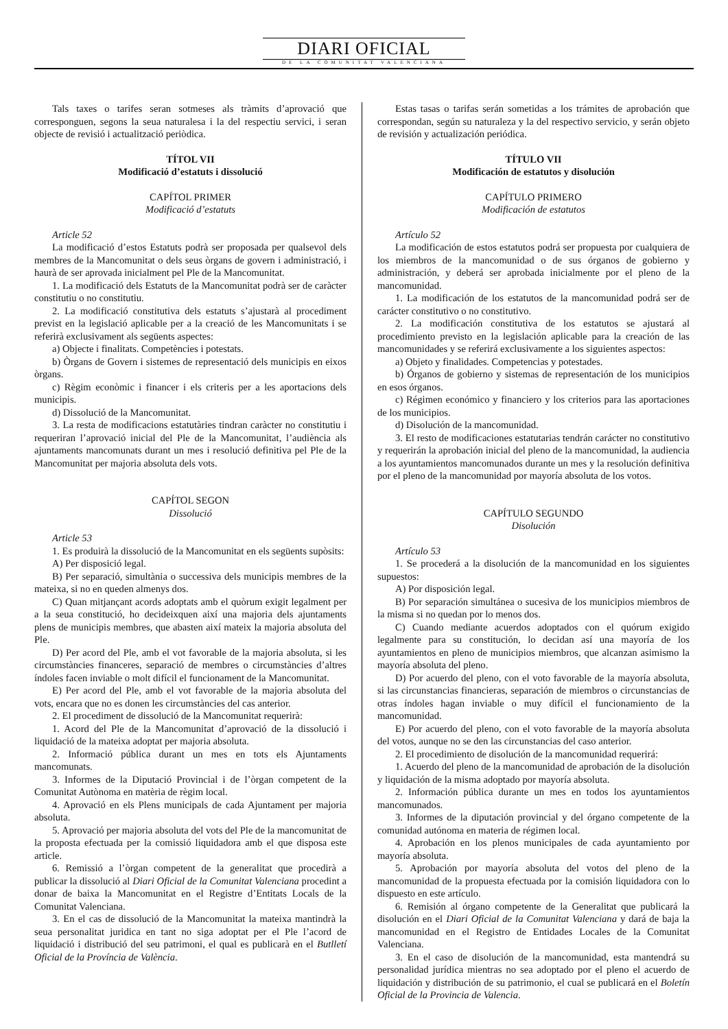DIARI OFICIAL
DE LA COMUNITAT VALENCIANA
Tals taxes o tarifes seran sotmeses als tràmits d’aprovació que corresponguen, segons la seua naturalesa i la del respectiu servici, i seran objecte de revisió i actualització periòdica.
TÍTOL VII
Modificació d’estatuts i dissolució
CAPÍTOL PRIMER
Modificació d’estatuts
Article 52
La modificació d’estos Estatuts podrà ser proposada per qualsevol dels membres de la Mancomunitat o dels seus òrgans de govern i administració, i haurà de ser aprovada inicialment pel Ple de la Mancomunitat.
1. La modificació dels Estatuts de la Mancomunitat podrà ser de caràcter constitutiu o no constitutiu.
2. La modificació constitutiva dels estatuts s’ajustarà al procediment previst en la legislació aplicable per a la creació de les Mancomunitats i se referirà exclusivament als següents aspectes:
a) Objecte i finalitats. Competències i potestats.
b) Òrgans de Govern i sistemes de representació dels municipis en eixos òrgans.
c) Règim econòmic i financer i els criteris per a les aportacions dels municipis.
d) Dissolució de la Mancomunitat.
3. La resta de modificacions estatutàries tindran caràcter no constitutiu i requeriran l’aprovació inicial del Ple de la Mancomunitat, l’audiència als ajuntaments mancomunats durant un mes i resolució definitiva pel Ple de la Mancomunitat per majoria absoluta dels vots.
CAPÍTOL SEGON
Dissolució
Article 53
1. Es produirà la dissolució de la Mancomunitat en els següents supòsits:
A) Per disposició legal.
B) Per separació, simultània o successiva dels municipis membres de la mateixa, si no en queden almenys dos.
C) Quan mitjançant acords adoptats amb el quòrum exigit legalment per a la seua constitució, ho decideixquen així una majoria dels ajuntaments plens de municipis membres, que abasten així mateix la majoria absoluta del Ple.
D) Per acord del Ple, amb el vot favorable de la majoria absoluta, si les circumstàncies financeres, separació de membres o circumstàncies d’altres índoles facen inviable o molt difícil el funcionament de la Mancomunitat.
E) Per acord del Ple, amb el vot favorable de la majoria absoluta del vots, encara que no es donen les circumstàncies del cas anterior.
2. El procediment de dissolució de la Mancomunitat requerirà:
1. Acord del Ple de la Mancomunitat d’aprovació de la dissolució i liquidació de la mateixa adoptat per majoria absoluta.
2. Informació pública durant un mes en tots els Ajuntaments mancomunats.
3. Informes de la Diputació Provincial i de l’òrgan competent de la Comunitat Autònoma en matèria de règim local.
4. Aprovació en els Plens municipals de cada Ajuntament per majoria absoluta.
5. Aprovació per majoria absoluta del vots del Ple de la mancomunitat de la proposta efectuada per la comissió liquidadora amb el que disposa este article.
6. Remissió a l’òrgan competent de la generalitat que procedirà a publicar la dissolució al Diari Oficial de la Comunitat Valenciana procedint a donar de baixa la Mancomunitat en el Registre d’Entitats Locals de la Comunitat Valenciana.
3. En el cas de dissolució de la Mancomunitat la mateixa mantindrà la seua personalitat juridica en tant no siga adoptat per el Ple l’acord de liquidació i distribució del seu patrimoni, el qual es publicarà en el Butlletí Oficial de la Província de València.
Estas tasas o tarifas serán sometidas a los trámites de aprobación que correspondan, según su naturaleza y la del respectivo servicio, y serán objeto de revisión y actualización periódica.
TÍTULO VII
Modificación de estatutos y disolución
CAPÍTULO PRIMERO
Modificación de estatutos
Artículo 52
La modificación de estos estatutos podrá ser propuesta por cualquiera de los miembros de la mancomunidad o de sus órganos de gobierno y administración, y deberá ser aprobada inicialmente por el pleno de la mancomunidad.
1. La modificación de los estatutos de la mancomunidad podrá ser de carácter constitutivo o no constitutivo.
2. La modificación constitutiva de los estatutos se ajustará al procedimiento previsto en la legislación aplicable para la creación de las mancomunidades y se referirá exclusivamente a los siguientes aspectos:
a) Objeto y finalidades. Competencias y potestades.
b) Órganos de gobierno y sistemas de representación de los municipios en esos órganos.
c) Régimen económico y financiero y los criterios para las aportaciones de los municipios.
d) Disolución de la mancomunidad.
3. El resto de modificaciones estatutarias tendrán carácter no constitutivo y requerirán la aprobación inicial del pleno de la mancomunidad, la audiencia a los ayuntamientos mancomunados durante un mes y la resolución definitiva por el pleno de la mancomunidad por mayoría absoluta de los votos.
CAPÍTULO SEGUNDO
Disolución
Artículo 53
1. Se procederá a la disolución de la mancomunidad en los siguientes supuestos:
A) Por disposición legal.
B) Por separación simultánea o sucesiva de los municipios miembros de la misma si no quedan por lo menos dos.
C) Cuando mediante acuerdos adoptados con el quórum exigido legalmente para su constitución, lo decidan así una mayoría de los ayuntamientos en pleno de municipios miembros, que alcanzan asimismo la mayoría absoluta del pleno.
D) Por acuerdo del pleno, con el voto favorable de la mayoría absoluta, si las circunstancias financieras, separación de miembros o circunstancias de otras índoles hagan inviable o muy difícil el funcionamiento de la mancomunidad.
E) Por acuerdo del pleno, con el voto favorable de la mayoría absoluta del votos, aunque no se den las circunstancias del caso anterior.
2. El procedimiento de disolución de la mancomunidad requerirá:
1. Acuerdo del pleno de la mancomunidad de aprobación de la disolución y liquidación de la misma adoptado por mayoría absoluta.
2. Información pública durante un mes en todos los ayuntamientos mancomunados.
3. Informes de la diputación provincial y del órgano competente de la comunidad autónoma en materia de régimen local.
4. Aprobación en los plenos municipales de cada ayuntamiento por mayoría absoluta.
5. Aprobación por mayoría absoluta del votos del pleno de la mancomunidad de la propuesta efectuada por la comisión liquidadora con lo dispuesto en este artículo.
6. Remisión al órgano competente de la Generalitat que publicará la disolución en el Diari Oficial de la Comunitat Valenciana y dará de baja la mancomunidad en el Registro de Entidades Locales de la Comunitat Valenciana.
3. En el caso de disolución de la mancomunidad, esta mantendrá su personalidad jurídica mientras no sea adoptado por el pleno el acuerdo de liquidación y distribución de su patrimonio, el cual se publicará en el Boletín Oficial de la Provincia de Valencia.